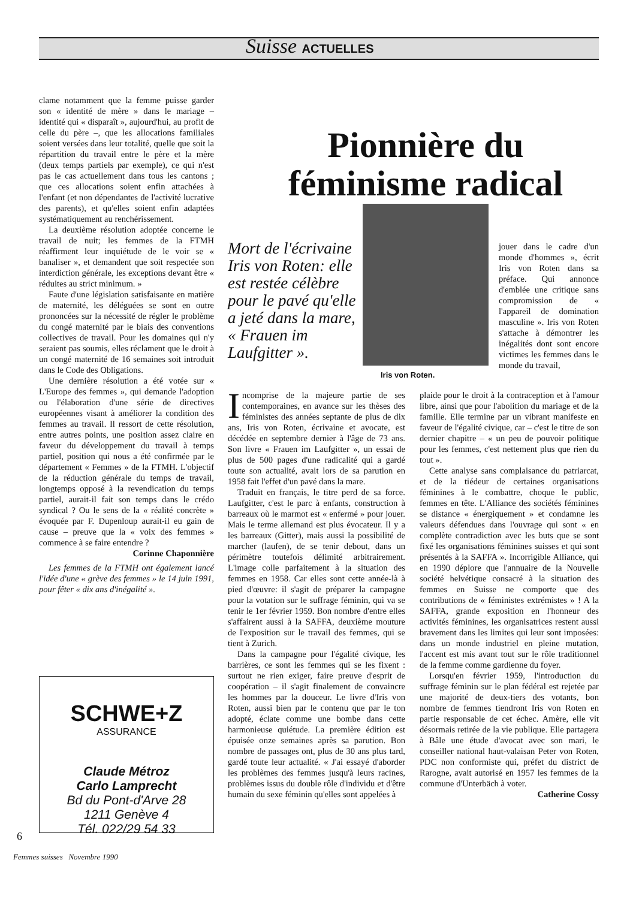Suisse ACTUELLES
clame notamment que la femme puisse garder son « identité de mère » dans le mariage – identité qui « disparaît », aujourd'hui, au profit de celle du père –, que les allocations familiales soient versées dans leur totalité, quelle que soit la répartition du travail entre le père et la mère (deux temps partiels par exemple), ce qui n'est pas le cas actuellement dans tous les cantons ; que ces allocations soient enfin attachées à l'enfant (et non dépendantes de l'activité lucrative des parents), et qu'elles soient enfin adaptées systématiquement au renchérissement.
La deuxième résolution adoptée concerne le travail de nuit; les femmes de la FTMH réaffirment leur inquiétude de le voir se « banaliser », et demandent que soit respectée son interdiction générale, les exceptions devant être « réduites au strict minimum. »
Faute d'une législation satisfaisante en matière de maternité, les déléguées se sont en outre prononcées sur la nécessité de régler le problème du congé maternité par le biais des conventions collectives de travail. Pour les domaines qui n'y seraient pas soumis, elles réclament que le droit à un congé maternité de 16 semaines soit introduit dans le Code des Obligations.
Une dernière résolution a été votée sur « L'Europe des femmes », qui demande l'adoption ou l'élaboration d'une série de directives européennes visant à améliorer la condition des femmes au travail. Il ressort de cette résolution, entre autres points, une position assez claire en faveur du développement du travail à temps partiel, position qui nous a été confirmée par le département « Femmes » de la FTMH. L'objectif de la réduction générale du temps de travail, longtemps opposé à la revendication du temps partiel, aurait-il fait son temps dans le crédo syndical ? Ou le sens de la « réalité concrète » évoquée par F. Dupenloup aurait-il eu gain de cause – preuve que la « voix des femmes » commence à se faire entendre ?
Corinne Chaponnière
Les femmes de la FTMH ont également lancé l'idée d'une « grève des femmes » le 14 juin 1991, pour fêter « dix ans d'inégalité ».
SCHWE+Z
ASSURANCE
Claude Métroz
Carlo Lamprecht
Bd du Pont-d'Arve 28
1211 Genève 4
Tél. 022/29 54 33
6
Femmes suisses Novembre 1990
Pionnière du féminisme radical
Iris von Roten.
Mort de l'écrivaine Iris von Roten: elle est restée célèbre pour le pavé qu'elle a jeté dans la mare, « Frauen im Laufgitter ».
jouer dans le cadre d'un monde d'hommes », écrit Iris von Roten dans sa préface. Qui annonce d'emblée une critique sans compromission de « l'appareil de domination masculine ». Iris von Roten s'attache à démontrer les inégalités dont sont encore victimes les femmes dans le monde du travail,
Incomprise de la majeure partie de ses contemporaines, en avance sur les thèses des féministes des années septante de plus de dix ans, Iris von Roten, écrivaine et avocate, est décédée en septembre dernier à l'âge de 73 ans. Son livre « Frauen im Laufgitter », un essai de plus de 500 pages d'une radicalité qui a gardé toute son actualité, avait lors de sa parution en 1958 fait l'effet d'un pavé dans la mare.
Traduit en français, le titre perd de sa force. Laufgitter, c'est le parc à enfants, construction à barreaux où le marmot est « enfermé » pour jouer. Mais le terme allemand est plus évocateur. Il y a les barreaux (Gitter), mais aussi la possibilité de marcher (laufen), de se tenir debout, dans un périmètre toutefois délimité arbitrairement. L'image colle parfaitement à la situation des femmes en 1958. Car elles sont cette année-là à pied d'œuvre: il s'agit de préparer la campagne pour la votation sur le suffrage féminin, qui va se tenir le 1er février 1959. Bon nombre d'entre elles s'affairent aussi à la SAFFA, deuxième mouture de l'exposition sur le travail des femmes, qui se tient à Zurich.
Dans la campagne pour l'égalité civique, les barrières, ce sont les femmes qui se les fixent : surtout ne rien exiger, faire preuve d'esprit de coopération – il s'agit finalement de convaincre les hommes par la douceur. Le livre d'Iris von Roten, aussi bien par le contenu que par le ton adopté, éclate comme une bombe dans cette harmonieuse quiétude. La première édition est épuisée onze semaines après sa parution. Bon nombre de passages ont, plus de 30 ans plus tard, gardé toute leur actualité. « J'ai essayé d'aborder les problèmes des femmes jusqu'à leurs racines, problèmes issus du double rôle d'individu et d'être humain du sexe féminin qu'elles sont appelées à
plaide pour le droit à la contraception et à l'amour libre, ainsi que pour l'abolition du mariage et de la famille. Elle termine par un vibrant manifeste en faveur de l'égalité civique, car – c'est le titre de son dernier chapitre – « un peu de pouvoir politique pour les femmes, c'est nettement plus que rien du tout ».
Cette analyse sans complaisance du patriarcat, et de la tiédeur de certaines organisations féminines à le combattre, choque le public, femmes en tête. L'Alliance des sociétés féminines se distance « énergiquement » et condamne les valeurs défendues dans l'ouvrage qui sont « en complète contradiction avec les buts que se sont fixé les organisations féminines suisses et qui sont présentés à la SAFFA ». Incorrigible Alliance, qui en 1990 déplore que l'annuaire de la Nouvelle société helvétique consacré à la situation des femmes en Suisse ne comporte que des contributions de « féministes extrémistes » ! A la SAFFA, grande exposition en l'honneur des activités féminines, les organisatrices restent aussi bravement dans les limites qui leur sont imposées: dans un monde industriel en pleine mutation, l'accent est mis avant tout sur le rôle traditionnel de la femme comme gardienne du foyer.
Lorsqu'en février 1959, l'introduction du suffrage féminin sur le plan fédéral est rejetée par une majorité de deux-tiers des votants, bon nombre de femmes tiendront Iris von Roten en partie responsable de cet échec. Amère, elle vit désormais retirée de la vie publique. Elle partagera à Bâle une étude d'avocat avec son mari, le conseiller national haut-valaisan Peter von Roten, PDC non conformiste qui, préfet du district de Rarogne, avait autorisé en 1957 les femmes de la commune d'Unterbäch à voter.
Catherine Cossy